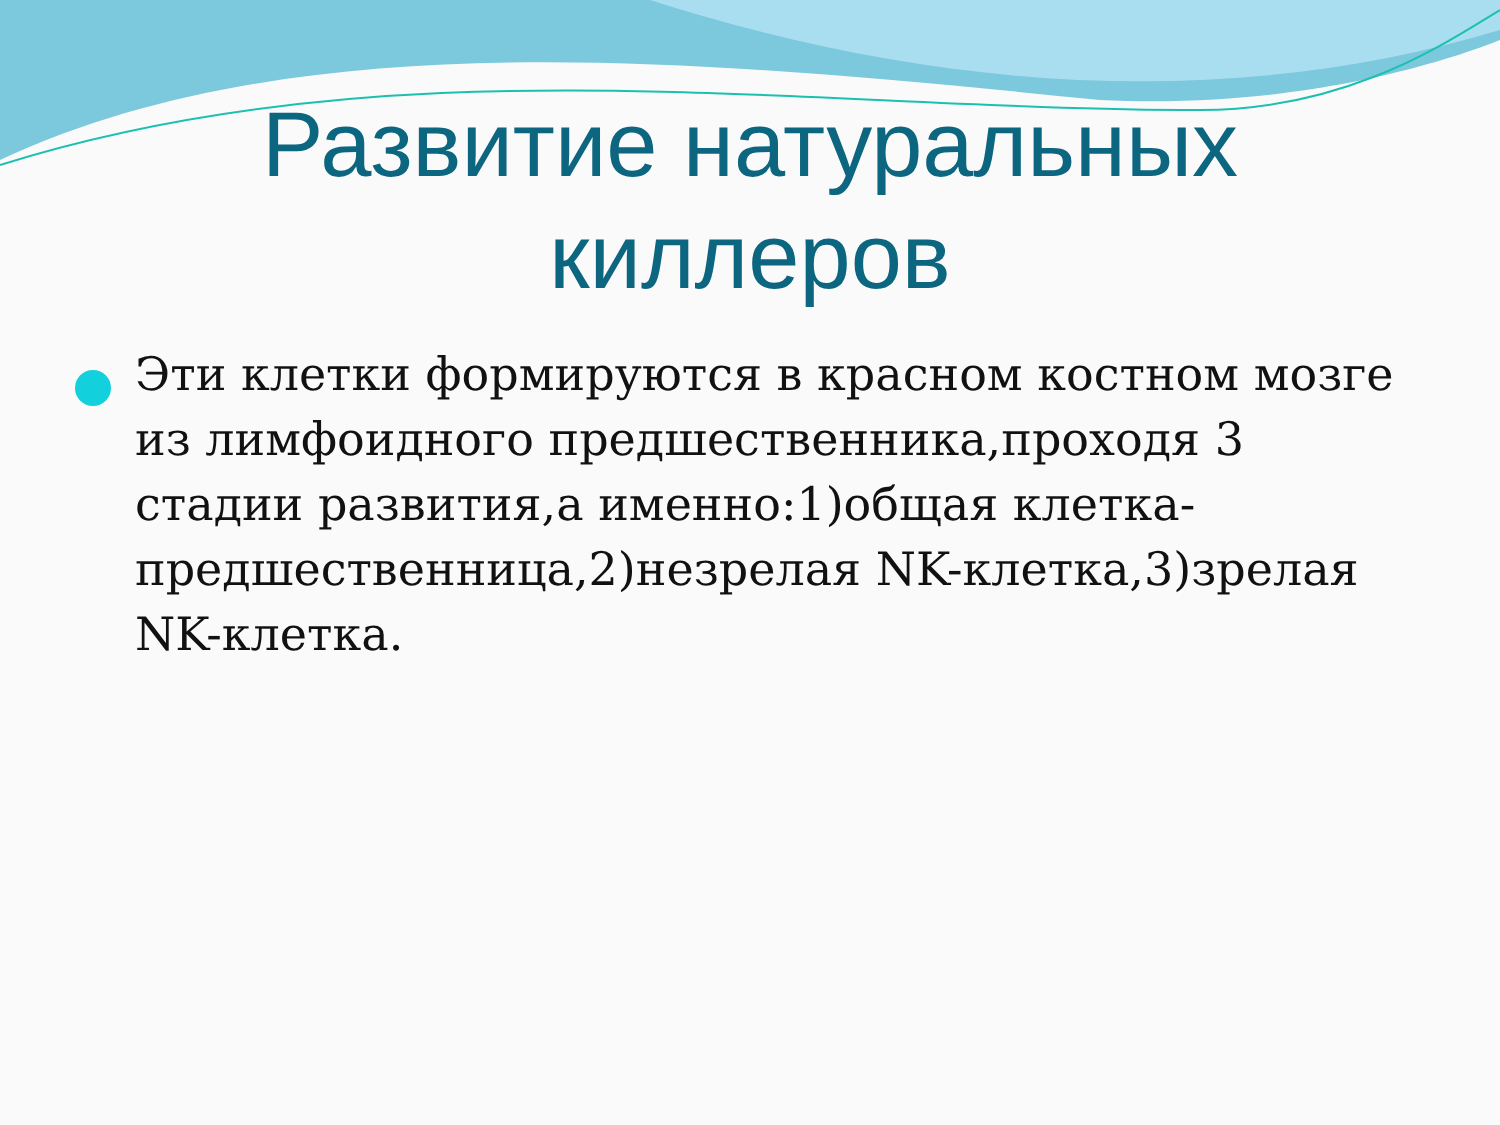Развитие натуральных киллеров
Эти клетки формируются в красном костном мозге из лимфоидного предшественника,проходя 3 стадии развития,а именно:1)общая клетка-предшественница,2)незрелая NK-клетка,3)зрелая NK-клетка.